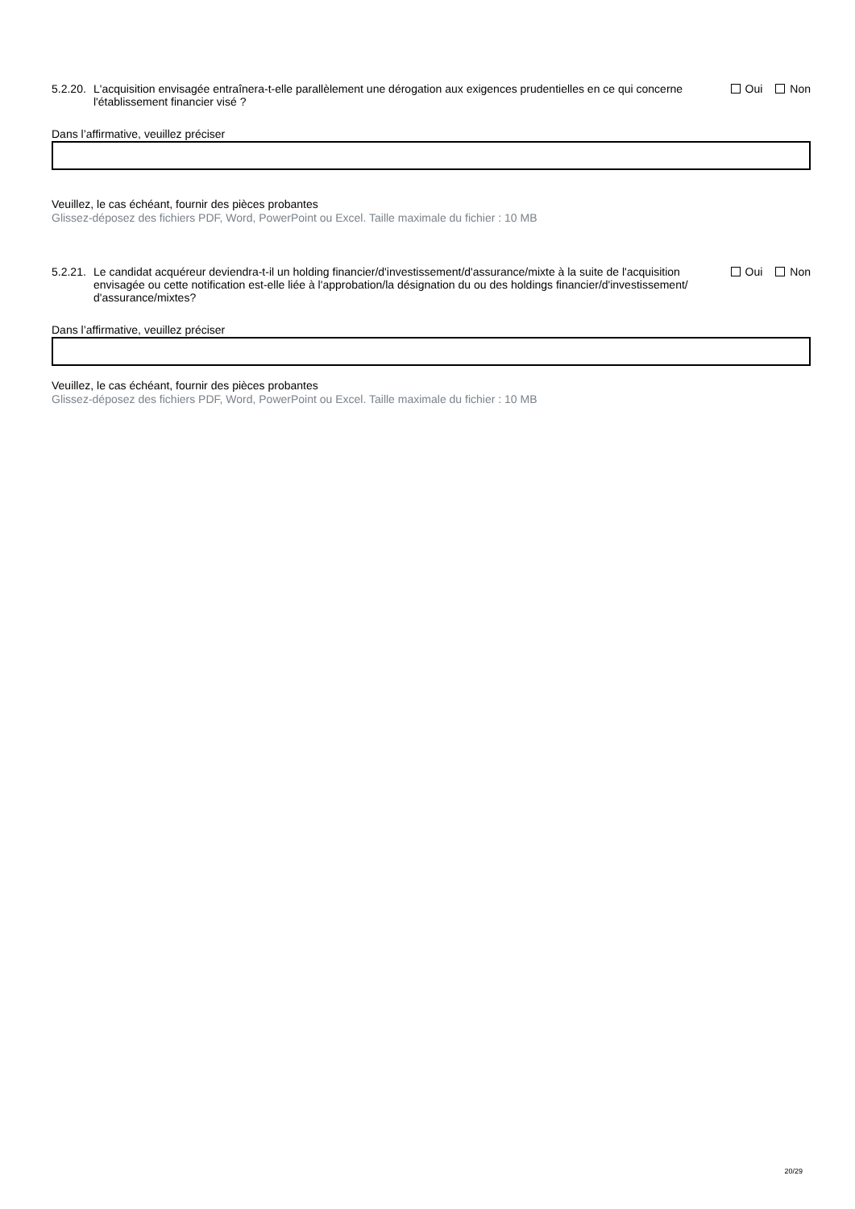5.2.20.
L'acquisition envisagée entraînera-t-elle parallèlement une dérogation aux exigences prudentielles en ce qui concerne l'établissement financier visé ?
Oui Non
Dans l’affirmative, veuillez préciser
Veuillez, le cas échéant, fournir des pièces probantes
Glissez-déposez des fichiers PDF, Word, PowerPoint ou Excel. Taille maximale du fichier : 10 MB
5.2.21.
Le candidat acquéreur deviendra-t-il un holding financier/d'investissement/d'assurance/mixte à la suite de l'acquisition envisagée ou cette notification est-elle liée à l'approbation/la désignation du ou des holdings financier/d'investissement/ d'assurance/mixtes?
Oui Non
Dans l’affirmative, veuillez préciser
Veuillez, le cas échéant, fournir des pièces probantes
Glissez-déposez des fichiers PDF, Word, PowerPoint ou Excel. Taille maximale du fichier : 10 MB
20/29